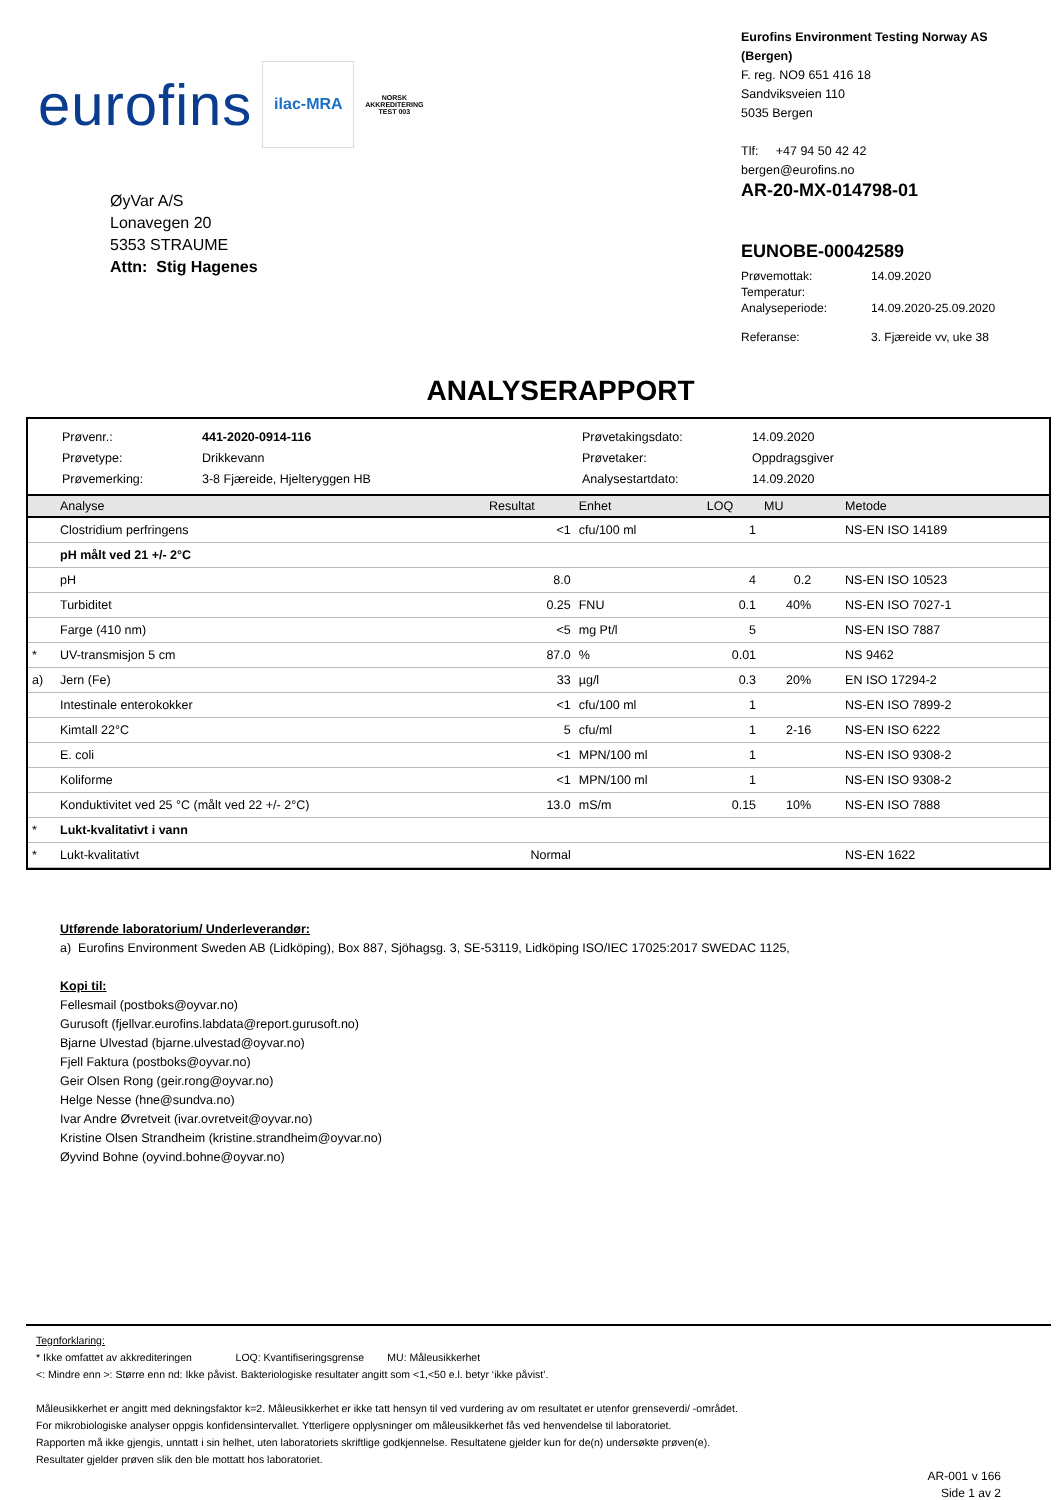eurofins
ilac-MRA
NORSK AKKREDITERING TEST 003
Eurofins Environment Testing Norway AS (Bergen)
F. reg. NO9 651 416 18
Sandviksveien 110
5035 Bergen
Tlf: +47 94 50 42 42
bergen@eurofins.no
ØyVar A/S
Lonavegen 20
5353 STRAUME
Attn: Stig Hagenes
AR-20-MX-014798-01
EUNOBE-00042589
| Prøvemottak: | 14.09.2020 |
| Temperatur: | |
| Analyseperiode: | 14.09.2020-25.09.2020 |
| Referanse: | 3. Fjæreide vv, uke 38 |
ANALYSERAPPORT
Prøvenr.:
441-2020-0914-116
Prøvetakingsdato:
14.09.2020
Prøvetype:
Drikkevann
Prøvetaker:
Oppdragsgiver
Prøvemerking:
3-8 Fjæreide, Hjelteryggen HB
Analysestartdato:
14.09.2020
| | Analyse | Resultat | Enhet | LOQ | MU | Metode |
| --- | --- | --- | --- | --- | --- | --- |
| | Clostridium perfringens | <1 | cfu/100 ml | 1 | | NS-EN ISO 14189 |
| | pH målt ved 21 +/- 2°C | | | | | |
| | pH | 8.0 | | 4 | 0.2 | NS-EN ISO 10523 |
| | Turbiditet | 0.25 | FNU | 0.1 | 40% | NS-EN ISO 7027-1 |
| | Farge (410 nm) | <5 | mg Pt/l | 5 | | NS-EN ISO 7887 |
| * | UV-transmisjon 5 cm | 87.0 | % | 0.01 | | NS 9462 |
| a) | Jern (Fe) | 33 | µg/l | 0.3 | 20% | EN ISO 17294-2 |
| | Intestinale enterokokker | <1 | cfu/100 ml | 1 | | NS-EN ISO 7899-2 |
| | Kimtall 22°C | 5 | cfu/ml | 1 | 2-16 | NS-EN ISO 6222 |
| | E. coli | <1 | MPN/100 ml | 1 | | NS-EN ISO 9308-2 |
| | Koliforme | <1 | MPN/100 ml | 1 | | NS-EN ISO 9308-2 |
| | Konduktivitet ved 25 °C (målt ved 22 +/- 2°C) | 13.0 | mS/m | 0.15 | 10% | NS-EN ISO 7888 |
| * | Lukt-kvalitativt i vann | | | | | |
| * | Lukt-kvalitativt | Normal | | | | NS-EN 1622 |
Utførende laboratorium/ Underleverandør:
a) Eurofins Environment Sweden AB (Lidköping), Box 887, Sjöhagsg. 3, SE-53119, Lidköping ISO/IEC 17025:2017 SWEDAC 1125,
Kopi til:
Fellesmail (postboks@oyvar.no)
Gurusoft (fjellvar.eurofins.labdata@report.gurusoft.no)
Bjarne Ulvestad (bjarne.ulvestad@oyvar.no)
Fjell Faktura (postboks@oyvar.no)
Geir Olsen Rong (geir.rong@oyvar.no)
Helge Nesse (hne@sundva.no)
Ivar Andre Øvretveit (ivar.ovretveit@oyvar.no)
Kristine Olsen Strandheim (kristine.strandheim@oyvar.no)
Øyvind Bohne (oyvind.bohne@oyvar.no)
Tegnforklaring:
* Ikke omfattet av akkrediteringen LOQ: Kvantifiseringsgrense MU: Måleusikkerhet
<: Mindre enn >: Større enn nd: Ikke påvist. Bakteriologiske resultater angitt som <1,<50 e.l. betyr ‘ikke påvist’.
Måleusikkerhet er angitt med dekningsfaktor k=2. Måleusikkerhet er ikke tatt hensyn til ved vurdering av om resultatet er utenfor grenseverdi/ -området.
For mikrobiologiske analyser oppgis konfidensintervallet. Ytterligere opplysninger om måleusikkerhet fås ved henvendelse til laboratoriet.
Rapporten må ikke gjengis, unntatt i sin helhet, uten laboratoriets skriftlige godkjennelse. Resultatene gjelder kun for de(n) undersøkte prøven(e).
Resultater gjelder prøven slik den ble mottatt hos laboratoriet.
AR-001 v 166
Side 1 av 2